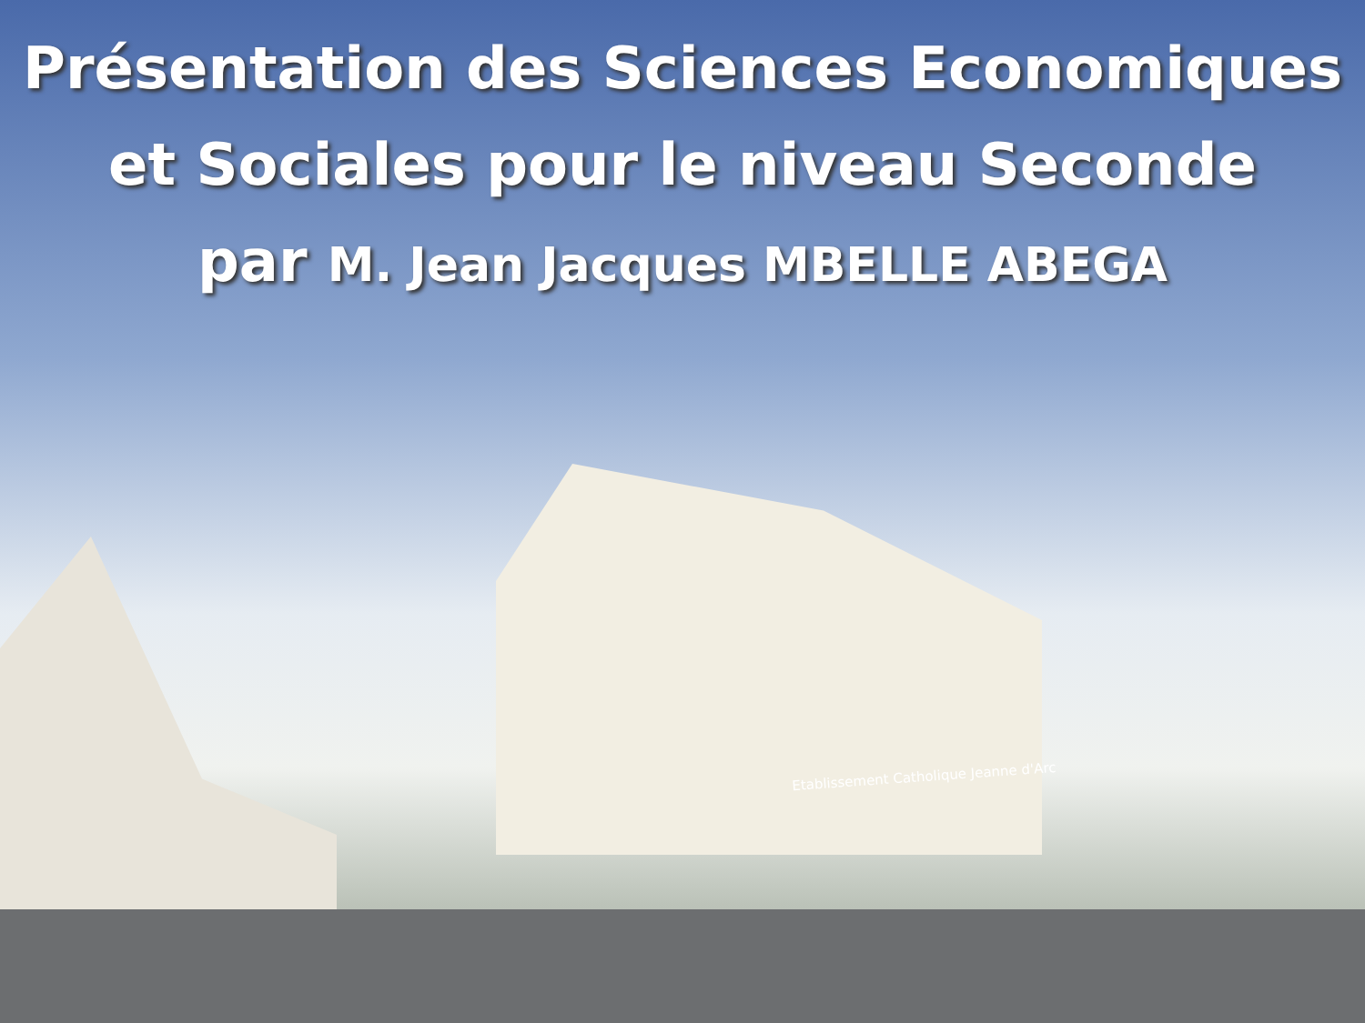Présentation des Sciences Economiques
et Sociales pour le niveau Seconde
par M. Jean Jacques MBELLE ABEGA
Etablissement Catholique Jeanne d'Arc